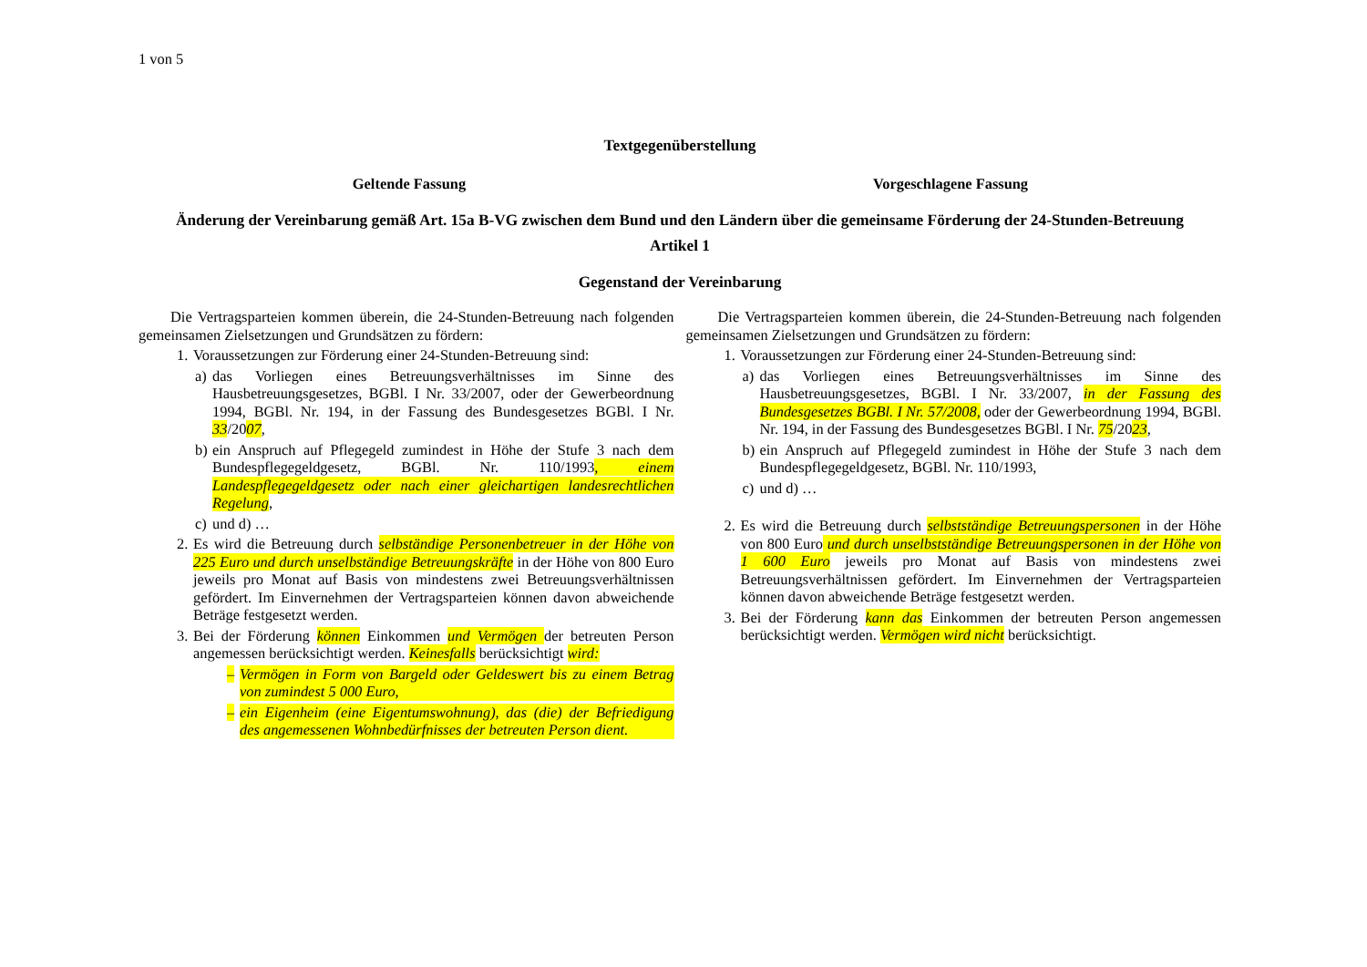1 von 5
Textgegenüberstellung
Geltende Fassung Vorgeschlagene Fassung
Änderung der Vereinbarung gemäß Art. 15a B-VG zwischen dem Bund und den Ländern über die gemeinsame Förderung der 24-Stunden-Betreuung
Artikel 1
Gegenstand der Vereinbarung
Die Vertragsparteien kommen überein, die 24-Stunden-Betreuung nach folgenden gemeinsamen Zielsetzungen und Grundsätzen zu fördern:
1. Voraussetzungen zur Förderung einer 24-Stunden-Betreuung sind:
a) das Vorliegen eines Betreuungsverhältnisses im Sinne des Hausbetreuungsgesetzes, BGBl. I Nr. 33/2007, oder der Gewerbeordnung 1994, BGBl. Nr. 194, in der Fassung des Bundesgesetzes BGBl. I Nr. 33/2007,
b) ein Anspruch auf Pflegegeld zumindest in Höhe der Stufe 3 nach dem Bundespflegegeldgesetz, BGBl. Nr. 110/1993, einem Landespflegegeldgesetz oder nach einer gleichartigen landesrechtlichen Regelung,
c) und d) …
2. Es wird die Betreuung durch selbständige Personenbetreuer in der Höhe von 225 Euro und durch unselbständige Betreuungskräfte in der Höhe von 800 Euro jeweils pro Monat auf Basis von mindestens zwei Betreuungsverhältnissen gefördert. Im Einvernehmen der Vertragsparteien können davon abweichende Beträge festgesetzt werden.
3. Bei der Förderung können Einkommen und Vermögen der betreuten Person angemessen berücksichtigt werden. Keinesfalls berücksichtigt wird:
– Vermögen in Form von Bargeld oder Geldeswert bis zu einem Betrag von zumindest 5 000 Euro,
– ein Eigenheim (eine Eigentumswohnung), das (die) der Befriedigung des angemessenen Wohnbedürfnisses der betreuten Person dient.
Die Vertragsparteien kommen überein, die 24-Stunden-Betreuung nach folgenden gemeinsamen Zielsetzungen und Grundsätzen zu fördern:
1. Voraussetzungen zur Förderung einer 24-Stunden-Betreuung sind:
a) das Vorliegen eines Betreuungsverhältnisses im Sinne des Hausbetreuungsgesetzes, BGBl. I Nr. 33/2007, in der Fassung des Bundesgesetzes BGBl. I Nr. 57/2008, oder der Gewerbeordnung 1994, BGBl. Nr. 194, in der Fassung des Bundesgesetzes BGBl. I Nr. 75/2023,
b) ein Anspruch auf Pflegegeld zumindest in Höhe der Stufe 3 nach dem Bundespflegegeldgesetz, BGBl. Nr. 110/1993,
c) und d) …
2. Es wird die Betreuung durch selbstständige Betreuungspersonen in der Höhe von 800 Euro und durch unselbstständige Betreuungspersonen in der Höhe von 1 600 Euro jeweils pro Monat auf Basis von mindestens zwei Betreuungsverhältnissen gefördert. Im Einvernehmen der Vertragsparteien können davon abweichende Beträge festgesetzt werden.
3. Bei der Förderung kann das Einkommen der betreuten Person angemessen berücksichtigt werden. Vermögen wird nicht berücksichtigt.